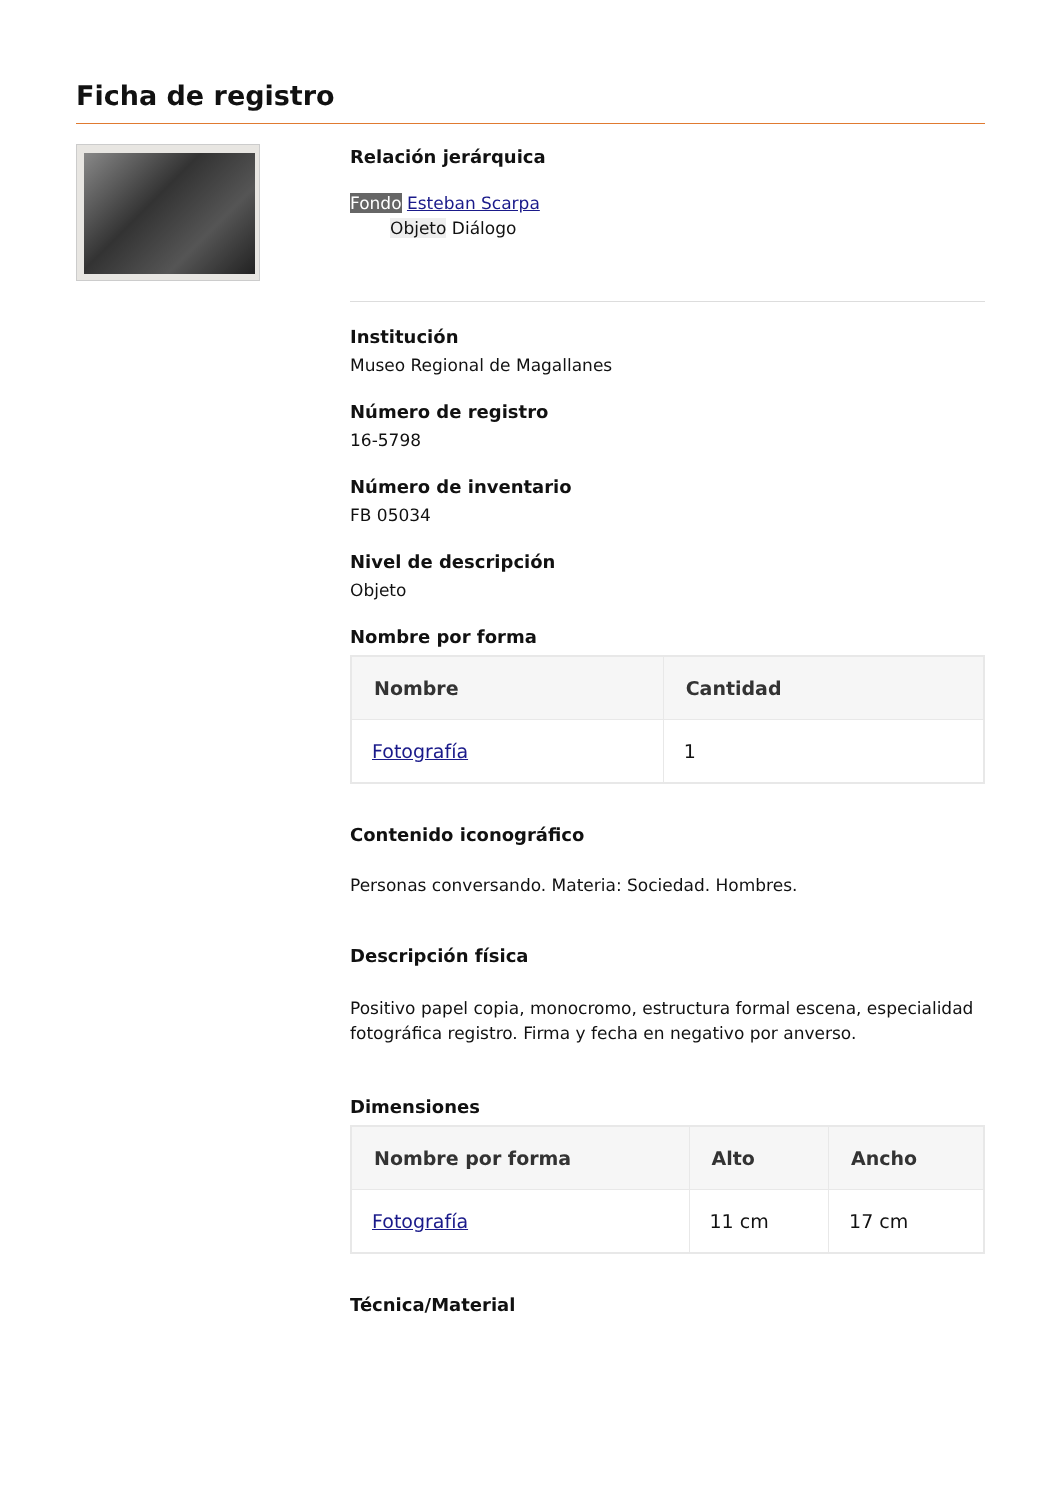Ficha de registro
Relación jerárquica
Fondo Esteban Scarpa
Objeto Diálogo
Institución
Museo Regional de Magallanes
Número de registro
16-5798
Número de inventario
FB 05034
Nivel de descripción
Objeto
Nombre por forma
| Nombre | Cantidad |
| --- | --- |
| Fotografía | 1 |
Contenido iconográfico
Personas conversando. Materia: Sociedad. Hombres.
Descripción física
Positivo papel copia, monocromo, estructura formal escena, especialidad fotográfica registro. Firma y fecha en negativo por anverso.
Dimensiones
| Nombre por forma | Alto | Ancho |
| --- | --- | --- |
| Fotografía | 11 cm | 17 cm |
Técnica/Material